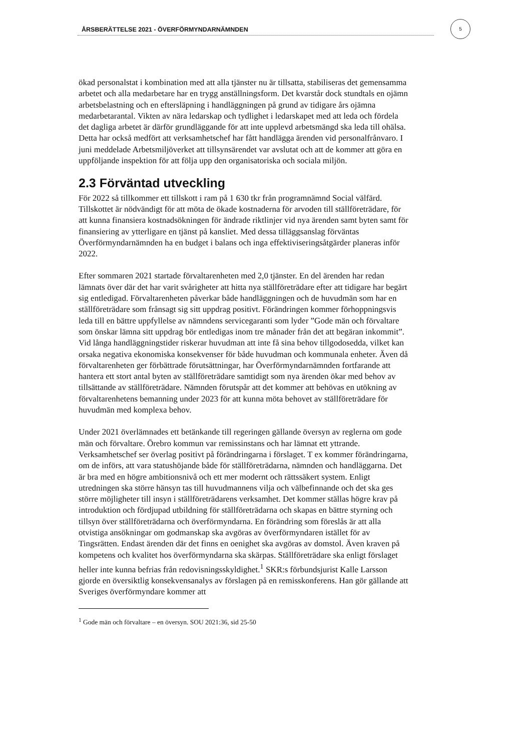ÅRSBERÄTTELSE 2021 - ÖVERFÖRMYNDARNÄMNDEN
5
ökad personalstat i kombination med att alla tjänster nu är tillsatta, stabiliseras det gemensamma arbetet och alla medarbetare har en trygg anställningsform. Det kvarstår dock stundtals en ojämn arbetsbelastning och en eftersläpning i handläggningen på grund av tidigare års ojämna medarbetarantal. Vikten av nära ledarskap och tydlighet i ledarskapet med att leda och fördela det dagliga arbetet är därför grundläggande för att inte upplevd arbetsmängd ska leda till ohälsa. Detta har också medfört att verksamhetschef har fått handlägga ärenden vid personalfrånvaro. I juni meddelade Arbetsmiljöverket att tillsynsärendet var avslutat och att de kommer att göra en uppföljande inspektion för att följa upp den organisatoriska och sociala miljön.
2.3 Förväntad utveckling
För 2022 så tillkommer ett tillskott i ram på 1 630 tkr från programnämnd Social välfärd. Tillskottet är nödvändigt för att möta de ökade kostnaderna för arvoden till ställföreträdare, för att kunna finansiera kostnadsökningen för ändrade riktlinjer vid nya ärenden samt byten samt för finansiering av ytterligare en tjänst på kansliet. Med dessa tilläggsanslag förväntas Överförmyndarnämnden ha en budget i balans och inga effektiviseringsåtgärder planeras inför 2022.
Efter sommaren 2021 startade förvaltarenheten med 2,0 tjänster. En del ärenden har redan lämnats över där det har varit svårigheter att hitta nya ställföreträdare efter att tidigare har begärt sig entledigad. Förvaltarenheten påverkar både handläggningen och de huvudmän som har en ställföreträdare som frånsagt sig sitt uppdrag positivt. Förändringen kommer förhoppningsvis leda till en bättre uppfyllelse av nämndens servicegaranti som lyder ”Gode män och förvaltare som önskar lämna sitt uppdrag bör entledigas inom tre månader från det att begäran inkommit”. Vid långa handläggningstider riskerar huvudman att inte få sina behov tillgodosedda, vilket kan orsaka negativa ekonomiska konsekvenser för både huvudman och kommunala enheter. Även då förvaltarenheten ger förbättrade förutsättningar, har Överförmyndarnämnden fortfarande att hantera ett stort antal byten av ställföreträdare samtidigt som nya ärenden ökar med behov av tillsättande av ställföreträdare. Nämnden förutspår att det kommer att behövas en utökning av förvaltarenhetens bemanning under 2023 för att kunna möta behovet av ställföreträdare för huvudmän med komplexa behov.
Under 2021 överlämnades ett betänkande till regeringen gällande översyn av reglerna om gode män och förvaltare. Örebro kommun var remissinstans och har lämnat ett yttrande. Verksamhetschef ser överlag positivt på förändringarna i förslaget. T ex kommer förändringarna, om de införs, att vara statushöjande både för ställföreträdarna, nämnden och handläggarna. Det är bra med en högre ambitionsnivå och ett mer modernt och rättssäkert system. Enligt utredningen ska större hänsyn tas till huvudmannens vilja och välbefinnande och det ska ges större möjligheter till insyn i ställföreträdarens verksamhet. Det kommer ställas högre krav på introduktion och fördjupad utbildning för ställföreträdarna och skapas en bättre styrning och tillsyn över ställföreträdarna och överförmyndarna. En förändring som föreslås är att alla otvistiga ansökningar om godmanskap ska avgöras av överförmyndaren istället för av Tingsrätten. Endast ärenden där det finns en oenighet ska avgöras av domstol. Även kraven på kompetens och kvalitet hos överförmyndarna ska skärpas. Ställföreträdare ska enligt förslaget heller inte kunna befrias från redovisningsskyldighet.<sup>1</sup> SKR:s förbundsjurist Kalle Larsson gjorde en översiktlig konsekvensanalys av förslagen på en remisskonferens. Han gör gällande att Sveriges överförmyndare kommer att
<sup>1</sup> Gode män och förvaltare – en översyn. SOU 2021:36, sid 25-50